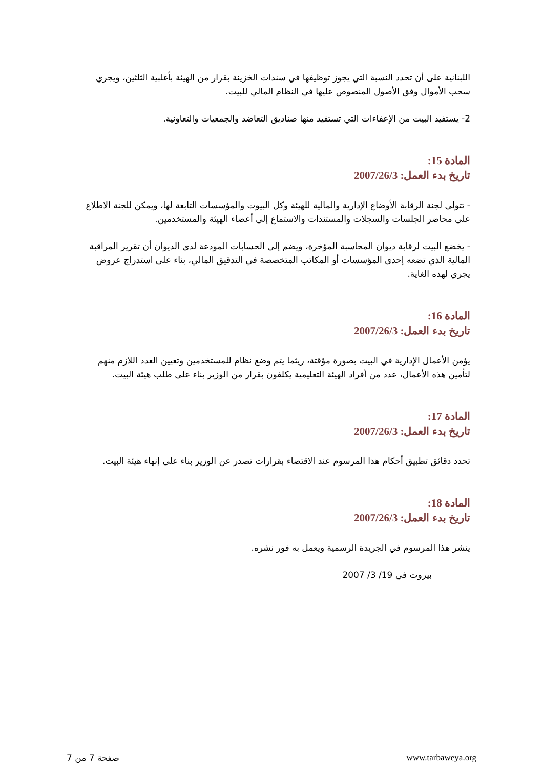اللبنانية على أن تحدد النسبة التي يجوز توظيفها في سندات الخزينة بقرار من الهيئة بأغلبية الثلثين، ويجري سحب الأموال وفق الأصول المنصوص عليها في النظام المالي للبيت.
2- يستفيد البيت من الإعفاءات التي تستفيد منها صناديق التعاضد والجمعيات والتعاونية.
المادة 15:
تاريخ بدء العمل: 2007/26/3
- تتولى لجنة الرقابة الأوضاع الإدارية والمالية للهيئة وكل البيوت والمؤسسات التابعة لها، ويمكن للجنة الاطلاع على محاضر الجلسات والسجلات والمستندات والاستماع إلى أعضاء الهيئة والمستخدمين.
- يخضع البيت لرقابة ديوان المحاسبة المؤخرة، ويضم إلى الحسابات المودعة لدى الديوان أن تقرير المراقبة المالية الذي تضعه إحدى المؤسسات أو المكاتب المتخصصة في التدقيق المالي، بناء على استدراج عروض يجري لهذه الغاية.
المادة 16:
تاريخ بدء العمل: 2007/26/3
يؤمن الأعمال الإدارية في البيت بصورة مؤقتة، ريثما يتم وضع نظام للمستخدمين وتعيين العدد اللازم منهم لتأمين هذه الأعمال، عدد من أفراد الهيئة التعليمية يكلفون بقرار من الوزير بناء على طلب هيئة البيت.
المادة 17:
تاريخ بدء العمل: 2007/26/3
تحدد دقائق تطبيق أحكام هذا المرسوم عند الاقتضاء بقرارات تصدر عن الوزير بناء على إنهاء هيئة البيت.
المادة 18:
تاريخ بدء العمل: 2007/26/3
ينشر هذا المرسوم في الجريدة الرسمية ويعمل به فور نشره.
بيروت في 19/ 3/ 2007
صفحة 7 من 7 www.tarbaweya.org